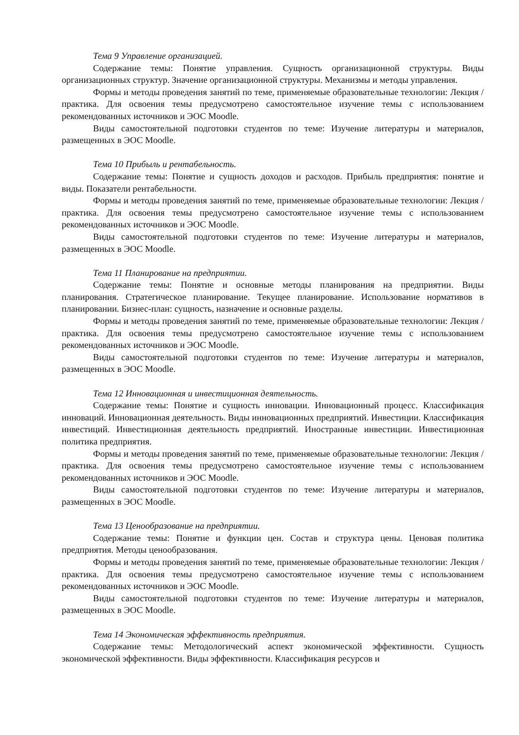Тема 9 Управление организацией.
Содержание темы: Понятие управления. Сущность организационной структуры. Виды организационных структур. Значение организационной структуры. Механизмы и методы управления.
Формы и методы проведения занятий по теме, применяемые образовательные технологии: Лекция / практика. Для освоения темы предусмотрено самостоятельное изучение темы с использованием рекомендованных источников и ЭОС Moodle.
Виды самостоятельной подготовки студентов по теме: Изучение литературы и материалов, размещенных в ЭОС Moodle.
Тема 10 Прибыль и рентабельность.
Содержание темы: Понятие и сущность доходов и расходов. Прибыль предприятия: понятие и виды. Показатели рентабельности.
Формы и методы проведения занятий по теме, применяемые образовательные технологии: Лекция / практика. Для освоения темы предусмотрено самостоятельное изучение темы с использованием рекомендованных источников и ЭОС Moodle.
Виды самостоятельной подготовки студентов по теме: Изучение литературы и материалов, размещенных в ЭОС Moodle.
Тема 11 Планирование на предприятии.
Содержание темы: Понятие и основные методы планирования на предприятии. Виды планирования. Стратегическое планирование. Текущее планирование. Использование нормативов в планировании. Бизнес-план: сущность, назначение и основные разделы.
Формы и методы проведения занятий по теме, применяемые образовательные технологии: Лекция / практика. Для освоения темы предусмотрено самостоятельное изучение темы с использованием рекомендованных источников и ЭОС Moodle.
Виды самостоятельной подготовки студентов по теме: Изучение литературы и материалов, размещенных в ЭОС Moodle.
Тема 12 Инновационная и инвестиционная деятельность.
Содержание темы: Понятие и сущность инновации. Инновационный процесс. Классификация инноваций. Инновационная деятельность. Виды инновационных предприятий. Инвестиции. Классификация инвестиций. Инвестиционная деятельность предприятий. Иностранные инвестиции. Инвестиционная политика предприятия.
Формы и методы проведения занятий по теме, применяемые образовательные технологии: Лекция / практика. Для освоения темы предусмотрено самостоятельное изучение темы с использованием рекомендованных источников и ЭОС Moodle.
Виды самостоятельной подготовки студентов по теме: Изучение литературы и материалов, размещенных в ЭОС Moodle.
Тема 13 Ценообразование на предприятии.
Содержание темы: Понятие и функции цен. Состав и структура цены. Ценовая политика предприятия. Методы ценообразования.
Формы и методы проведения занятий по теме, применяемые образовательные технологии: Лекция / практика. Для освоения темы предусмотрено самостоятельное изучение темы с использованием рекомендованных источников и ЭОС Moodle.
Виды самостоятельной подготовки студентов по теме: Изучение литературы и материалов, размещенных в ЭОС Moodle.
Тема 14 Экономическая эффективность предприятия.
Содержание темы: Методологический аспект экономической эффективности. Сущность экономической эффективности. Виды эффективности. Классификация ресурсов и